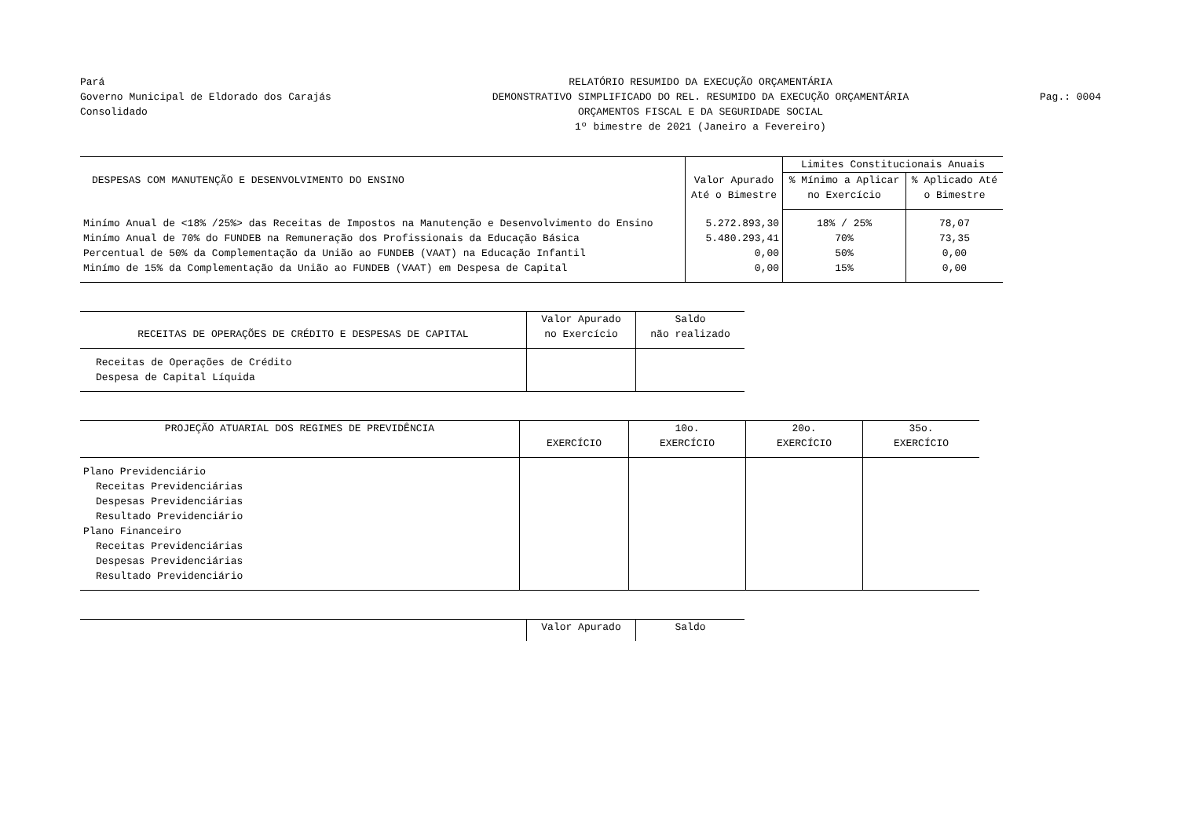Pará
Governo Municipal de Eldorado dos Carajás
Consolidado
RELATÓRIO RESUMIDO DA EXECUÇÃO ORÇAMENTÁRIA
DEMONSTRATIVO SIMPLIFICADO DO REL. RESUMIDO DA EXECUÇÃO ORÇAMENTÁRIA
ORÇAMENTOS FISCAL E DA SEGURIDADE SOCIAL
1º bimestre de 2021 (Janeiro a Fevereiro)
Pag.: 0004
| DESPESAS COM MANUTENÇÃO E DESENVOLVIMENTO DO ENSINO | Valor Apurado Até o Bimestre | Limites Constitucionais Anuais | |
| --- | --- | --- | --- |
| | | % Mínimo a Aplicar no Exercício | % Aplicado Até o Bimestre |
| Minímo Anual de <18% /25%> das Receitas de Impostos na Manutenção e Desenvolvimento do Ensino | 5.272.893,30 | 18% / 25% | 78,07 |
| Minímo Anual de 70% do FUNDEB na Remuneração dos Profissionais da Educação Básica | 5.480.293,41 | 70% | 73,35 |
| Percentual de 50% da Complementação da União ao FUNDEB (VAAT) na Educação Infantil | 0,00 | 50% | 0,00 |
| Minímo de 15% da Complementação da União ao FUNDEB (VAAT) em Despesa de Capital | 0,00 | 15% | 0,00 |
| RECEITAS DE OPERAÇÕES DE CRÉDITO E DESPESAS DE CAPITAL | Valor Apurado no Exercício | Saldo não realizado |
| --- | --- | --- |
| Receitas de Operações de Crédito | | |
| Despesa de Capital Líquida | | |
| PROJEÇÃO ATUARIAL DOS REGIMES DE PREVIDÊNCIA | EXERCÍCIO | 10o. EXERCÍCIO | 20o. EXERCÍCIO | 35o. EXERCÍCIO |
| --- | --- | --- | --- | --- |
| Plano Previdenciário | | | | |
| Receitas Previdenciárias | | | | |
| Despesas Previdenciárias | | | | |
| Resultado Previdenciário | | | | |
| Plano Financeiro | | | | |
| Receitas Previdenciárias | | | | |
| Despesas Previdenciárias | | | | |
| Resultado Previdenciário | | | | |
| | Valor Apurado | Saldo |
| --- | --- | --- |